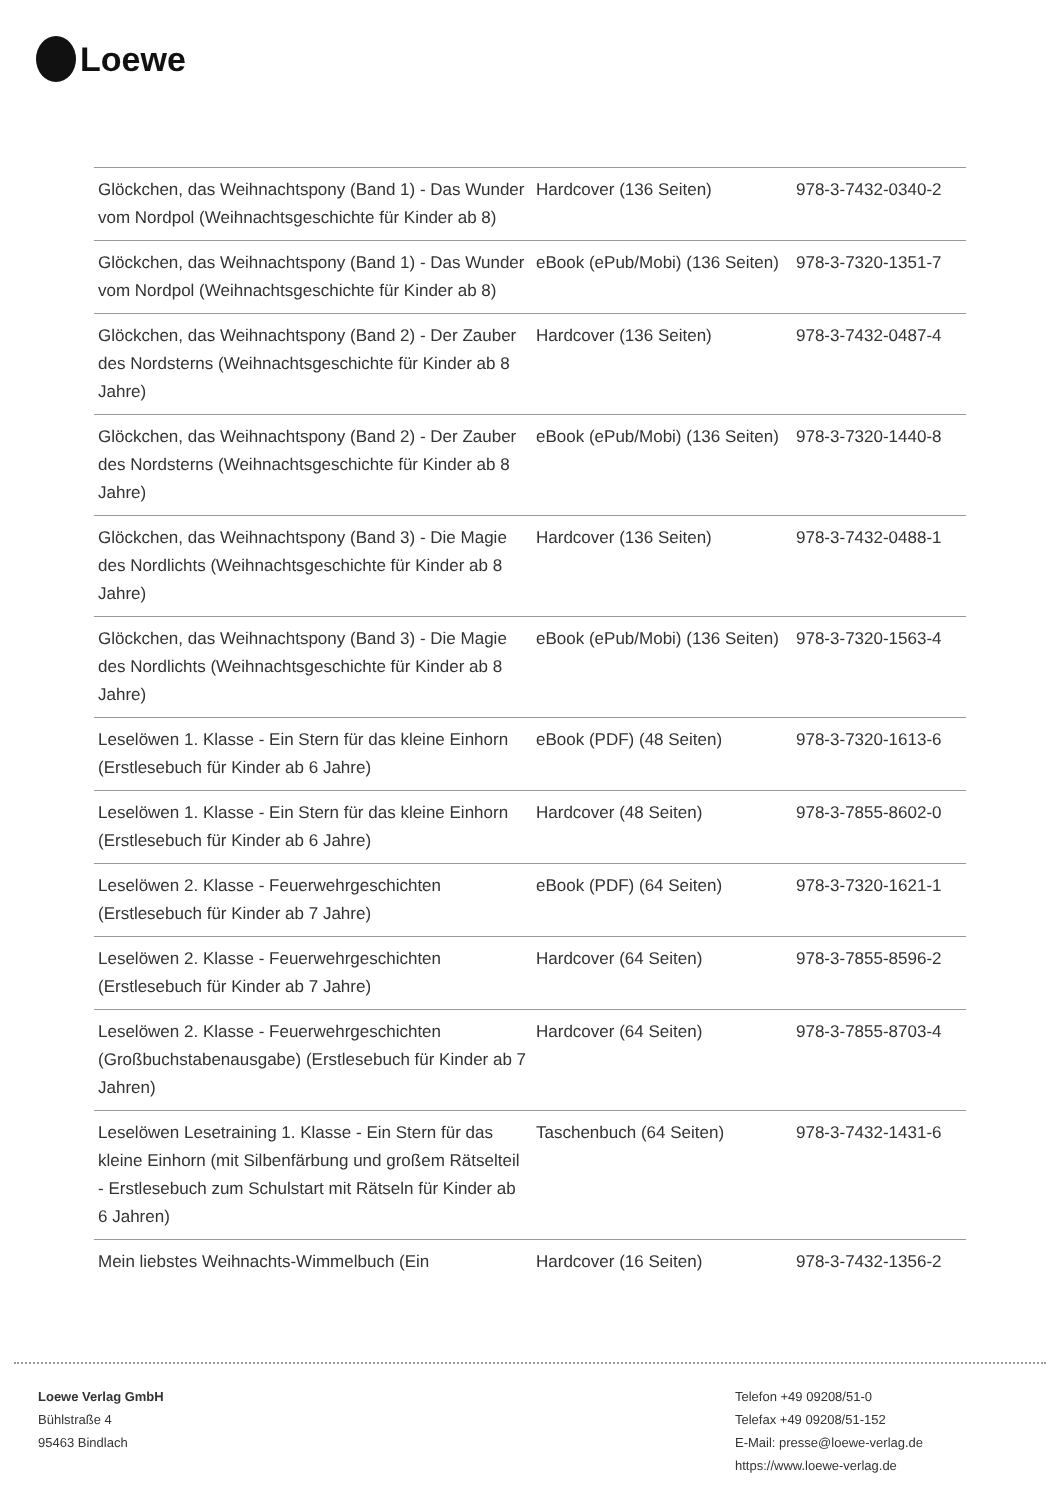Loewe
| Glöckchen, das Weihnachtspony (Band 1) - Das Wunder vom Nordpol (Weihnachtsgeschichte für Kinder ab 8) | Hardcover (136 Seiten) | 978-3-7432-0340-2 |
| Glöckchen, das Weihnachtspony (Band 1) - Das Wunder vom Nordpol (Weihnachtsgeschichte für Kinder ab 8) | eBook (ePub/Mobi) (136 Seiten) | 978-3-7320-1351-7 |
| Glöckchen, das Weihnachtspony (Band 2) - Der Zauber des Nordsterns (Weihnachtsgeschichte für Kinder ab 8 Jahre) | Hardcover (136 Seiten) | 978-3-7432-0487-4 |
| Glöckchen, das Weihnachtspony (Band 2) - Der Zauber des Nordsterns (Weihnachtsgeschichte für Kinder ab 8 Jahre) | eBook (ePub/Mobi) (136 Seiten) | 978-3-7320-1440-8 |
| Glöckchen, das Weihnachtspony (Band 3) - Die Magie des Nordlichts (Weihnachtsgeschichte für Kinder ab 8 Jahre) | Hardcover (136 Seiten) | 978-3-7432-0488-1 |
| Glöckchen, das Weihnachtspony (Band 3) - Die Magie des Nordlichts (Weihnachtsgeschichte für Kinder ab 8 Jahre) | eBook (ePub/Mobi) (136 Seiten) | 978-3-7320-1563-4 |
| Leselöwen 1. Klasse - Ein Stern für das kleine Einhorn (Erstlesebuch für Kinder ab 6 Jahre) | eBook (PDF) (48 Seiten) | 978-3-7320-1613-6 |
| Leselöwen 1. Klasse - Ein Stern für das kleine Einhorn (Erstlesebuch für Kinder ab 6 Jahre) | Hardcover (48 Seiten) | 978-3-7855-8602-0 |
| Leselöwen 2. Klasse - Feuerwehrgeschichten (Erstlesebuch für Kinder ab 7 Jahre) | eBook (PDF) (64 Seiten) | 978-3-7320-1621-1 |
| Leselöwen 2. Klasse - Feuerwehrgeschichten (Erstlesebuch für Kinder ab 7 Jahre) | Hardcover (64 Seiten) | 978-3-7855-8596-2 |
| Leselöwen 2. Klasse - Feuerwehrgeschichten (Großbuchstabenausgabe) (Erstlesebuch für Kinder ab 7 Jahren) | Hardcover (64 Seiten) | 978-3-7855-8703-4 |
| Leselöwen Lesetraining 1. Klasse - Ein Stern für das kleine Einhorn (mit Silbenfärbung und großem Rätselteil - Erstlesebuch zum Schulstart mit Rätseln für Kinder ab 6 Jahren) | Taschenbuch (64 Seiten) | 978-3-7432-1431-6 |
| Mein liebstes Weihnachts-Wimmelbuch (Ein | Hardcover (16 Seiten) | 978-3-7432-1356-2 |
Loewe Verlag GmbH
Bühlstraße 4
95463 Bindlach
Telefon +49 09208/51-0
Telefax +49 09208/51-152
E-Mail: presse@loewe-verlag.de
https://www.loewe-verlag.de